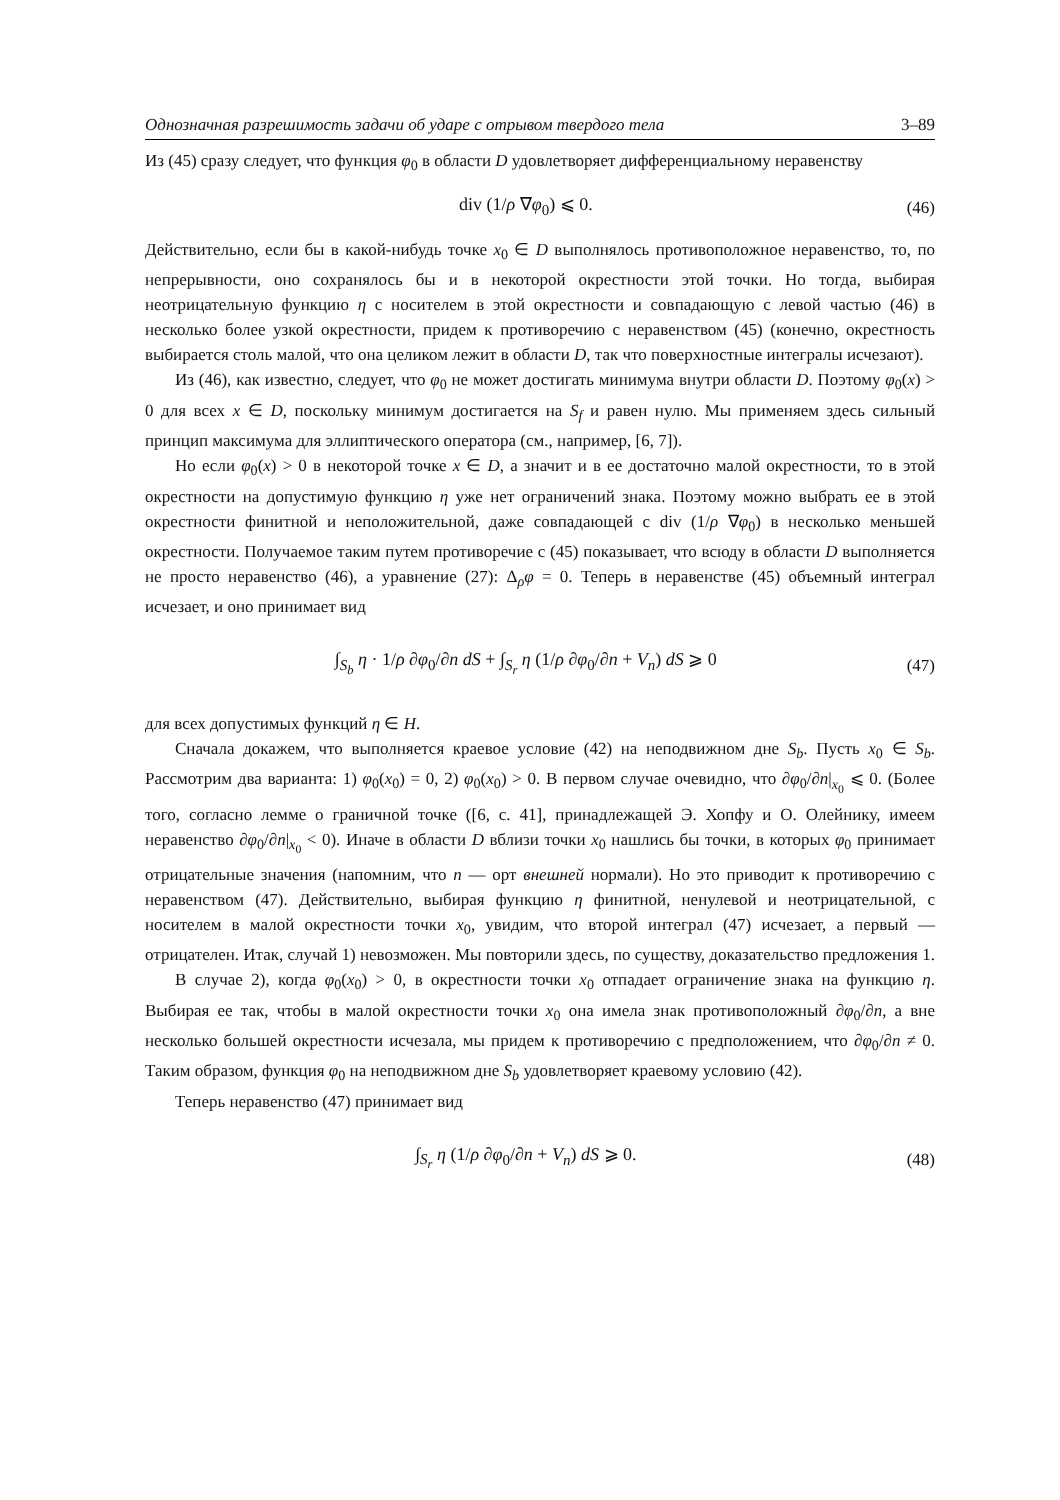Однозначная разрешимость задачи об ударе с отрывом твердого тела 3–89
Из (45) сразу следует, что функция φ<sub>0</sub> в области D удовлетворяет дифференциальному неравенству
div (1/ρ ∇φ<sub>0</sub>) ⩽ 0. (46)
Действительно, если бы в какой-нибудь точке x<sub>0</sub> ∈ D выполнялось противоположное неравенство, то, по непрерывности, оно сохранялось бы и в некоторой окрестности этой точки. Но тогда, выбирая неотрицательную функцию η с носителем в этой окрестности и совпадающую с левой частью (46) в несколько более узкой окрестности, придем к противоречию с неравенством (45) (конечно, окрестность выбирается столь малой, что она целиком лежит в области D, так что поверхностные интегралы исчезают).
Из (46), как известно, следует, что φ<sub>0</sub> не может достигать минимума внутри области D. Поэтому φ<sub>0</sub>(x) > 0 для всех x ∈ D, поскольку минимум достигается на S<sub>f</sub> и равен нулю. Мы применяем здесь сильный принцип максимума для эллиптического оператора (см., например, [6, 7]).
Но если φ<sub>0</sub>(x) > 0 в некоторой точке x ∈ D, а значит и в ее достаточно малой окрестности, то в этой окрестности на допустимую функцию η уже нет ограничений знака. Поэтому можно выбрать ее в этой окрестности финитной и неположительной, даже совпадающей с div (1/ρ ∇φ<sub>0</sub>) в несколько меньшей окрестности. Получаемое таким путем противоречие с (45) показывает, что всюду в области D выполняется не просто неравенство (46), а уравнение (27): Δ<sub>ρ</sub>φ = 0. Теперь в неравенстве (45) объемный интеграл исчезает, и оно принимает вид
∫<sub>S<sub>b</sub></sub> η · 1/ρ ∂φ<sub>0</sub>/∂n dS + ∫<sub>S<sub>r</sub></sub> η (1/ρ ∂φ<sub>0</sub>/∂n + V<sub>n</sub>) dS ⩾ 0 (47)
для всех допустимых функций η ∈ H.
Сначала докажем, что выполняется краевое условие (42) на неподвижном дне S<sub>b</sub>. Пусть x<sub>0</sub> ∈ S<sub>b</sub>. Рассмотрим два варианта: 1) φ<sub>0</sub>(x<sub>0</sub>) = 0, 2) φ<sub>0</sub>(x<sub>0</sub>) > 0. В первом случае очевидно, что ∂φ<sub>0</sub>/∂n|<sub>x<sub>0</sub></sub> ⩽ 0. (Более того, согласно лемме о граничной точке ([6, с. 41], принадлежащей Э. Хопфу и О. Олейнику, имеем неравенство ∂φ<sub>0</sub>/∂n|<sub>x<sub>0</sub></sub> < 0). Иначе в области D вблизи точки x<sub>0</sub> нашлись бы точки, в которых φ<sub>0</sub> принимает отрицательные значения (напомним, что n — орт внешней нормали). Но это приводит к противоречию с неравенством (47). Действительно, выбирая функцию η финитной, ненулевой и неотрицательной, с носителем в малой окрестности точки x<sub>0</sub>, увидим, что второй интеграл (47) исчезает, а первый — отрицателен. Итак, случай 1) невозможен. Мы повторили здесь, по существу, доказательство предложения 1.
В случае 2), когда φ<sub>0</sub>(x<sub>0</sub>) > 0, в окрестности точки x<sub>0</sub> отпадает ограничение знака на функцию η. Выбирая ее так, чтобы в малой окрестности точки x<sub>0</sub> она имела знак противоположный ∂φ<sub>0</sub>/∂n, а вне несколько большей окрестности исчезала, мы придем к противоречию с предположением, что ∂φ<sub>0</sub>/∂n ≠ 0. Таким образом, функция φ<sub>0</sub> на неподвижном дне S<sub>b</sub> удовлетворяет краевому условию (42).
Теперь неравенство (47) принимает вид
∫<sub>S<sub>r</sub></sub> η (1/ρ ∂φ<sub>0</sub>/∂n + V<sub>n</sub>) dS ⩾ 0. (48)